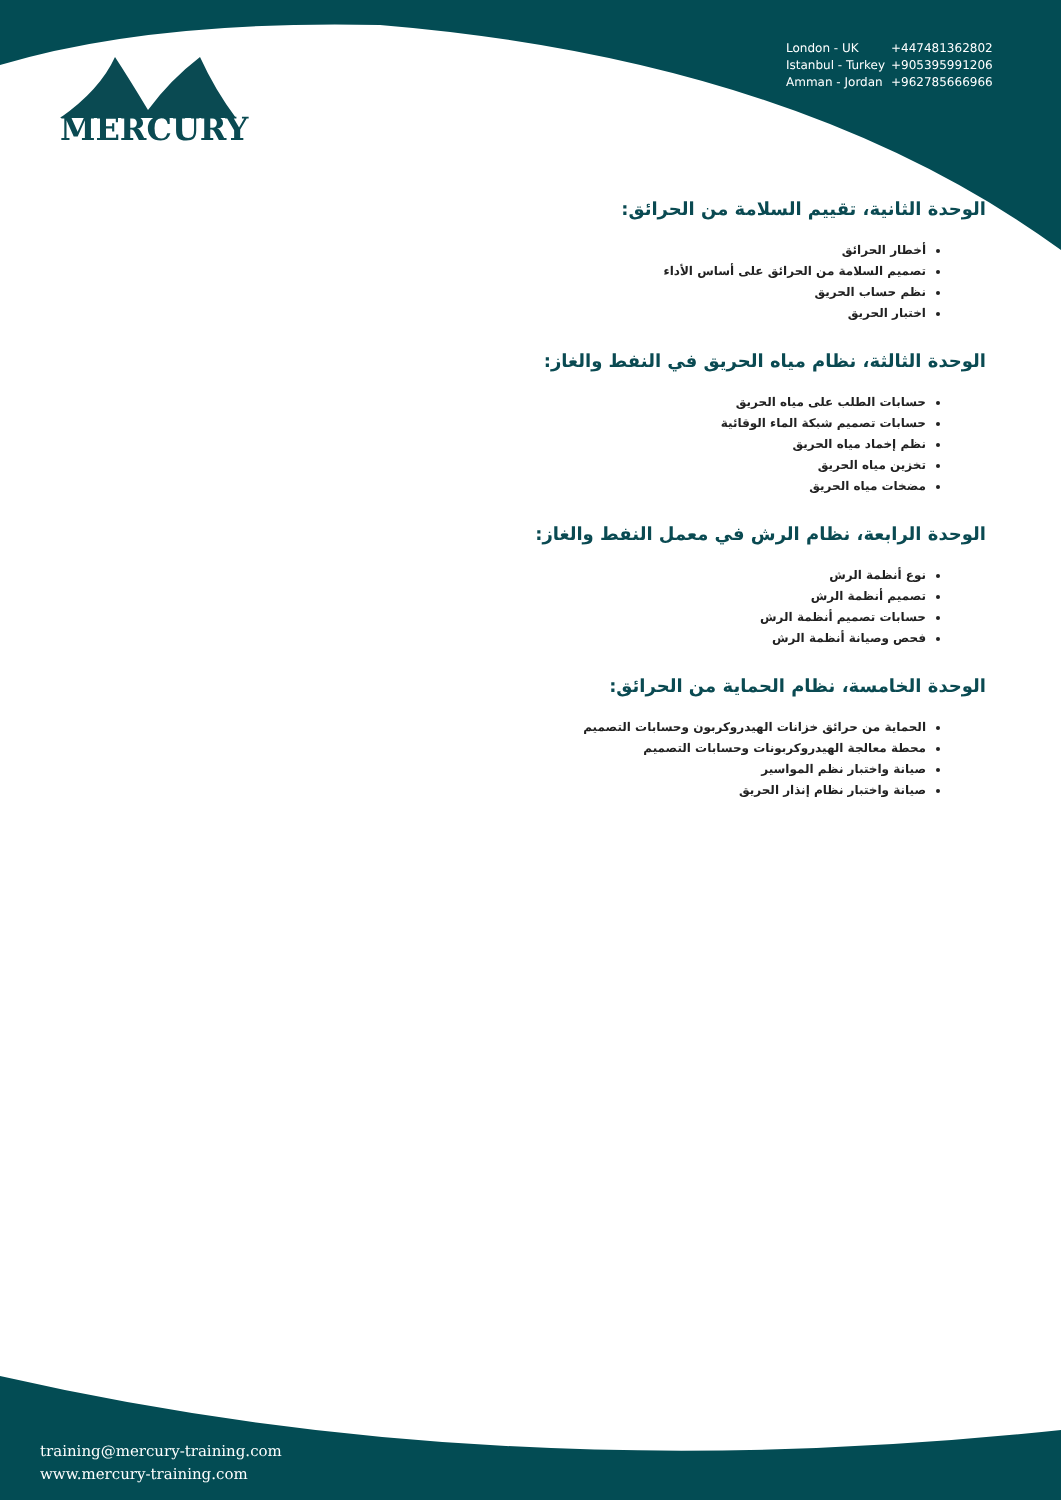MERCURY
London - UK +447481362802
Istanbul - Turkey +905395991206
Amman - Jordan +962785666966
الوحدة الثانية، تقييم السلامة من الحرائق:
أخطار الحرائق
تصميم السلامة من الحرائق على أساس الأداء
نظم حساب الحريق
اختبار الحريق
الوحدة الثالثة، نظام مياه الحريق في النفط والغاز:
حسابات الطلب على مياه الحريق
حسابات تصميم شبكة الماء الوقائية
نظم إخماد مياه الحريق
تخزين مياه الحريق
مضخات مياه الحريق
الوحدة الرابعة، نظام الرش في معمل النفط والغاز:
نوع أنظمة الرش
تصميم أنظمة الرش
حسابات تصميم أنظمة الرش
فحص وصيانة أنظمة الرش
الوحدة الخامسة، نظام الحماية من الحرائق:
الحماية من حرائق خزانات الهيدروكربون وحسابات التصميم
محطة معالجة الهيدروكربونات وحسابات التصميم
صيانة واختبار نظم المواسير
صيانة واختبار نظام إنذار الحريق
training@mercury-training.com
www.mercury-training.com